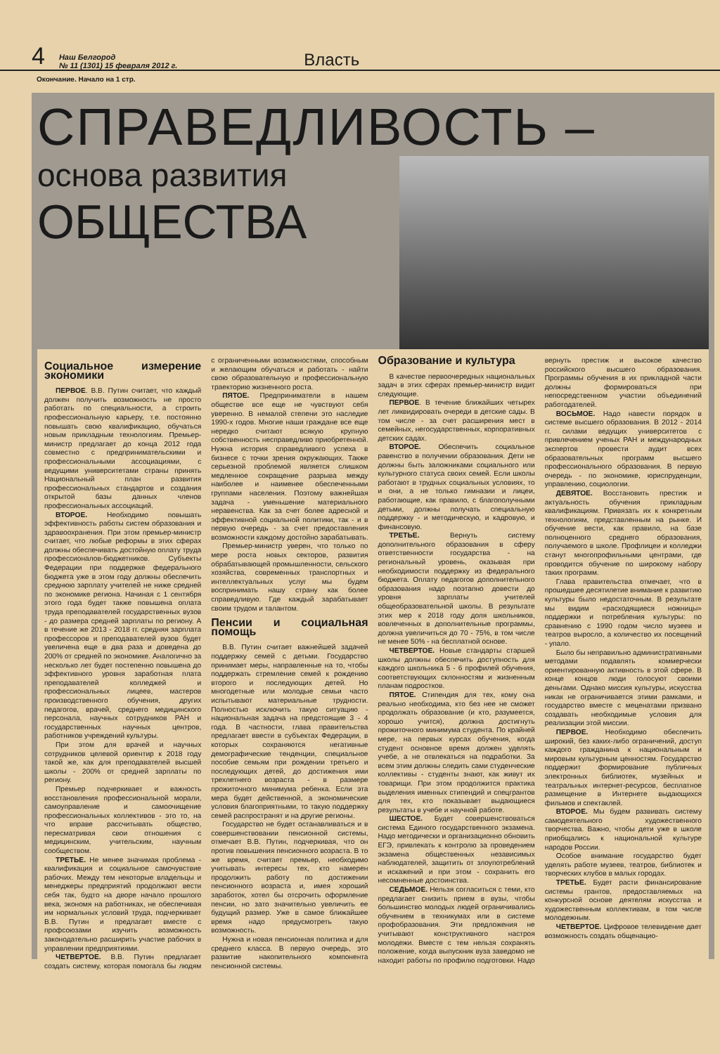4 Наш Белгород
№ 11 (1301) 15 февраля 2012 г. Власть
Окончание. Начало на 1 стр.
СПРАВЕДЛИВОСТЬ –
основа развития
ОБЩЕСТВА
Социальное измерение экономики
ПЕРВОЕ. В.В. Путин считает, что каждый должен получить возможность не просто работать по специальности, а строить профессиональную карьеру, т.е. постоянно повышать свою квалификацию, обучаться новым прикладным технологиям. Премьер-министр предлагает до конца 2012 года совместно с предпринимательскими и профессиональными ассоциациями, с ведущими университетами страны принять Национальный план развития профессиональных стандартов и создания открытой базы данных членов профессиональных ассоциаций.
ВТОРОЕ. Необходимо повышать эффективность работы систем образования и здравоохранения. При этом премьер-министр считает, что любые реформы в этих сферах должны обеспечивать достойную оплату труда профессионалов-бюджетников. Субъекты Федерации при поддержке федерального бюджета уже в этом году должны обеспечить среднюю зарплату учителей не ниже средней по экономике региона. Начиная с 1 сентября этого года будет также повышена оплата труда преподавателей государственных вузов - до размера средней зарплаты по региону. А в течение же 2013 - 2018 гг. средняя зарплата профессоров и преподавателей вузов будет увеличена еще в два раза и доведена до 200% от средней по экономике. Аналогично за несколько лет будет постепенно повышена до эффективного уровня заработная плата преподавателей колледжей и профессиональных лицеев, мастеров производственного обучения, других педагогов, врачей, среднего медицинского персонала, научных сотрудников РАН и государственных научных центров, работников учреждений культуры.
При этом для врачей и научных сотрудников целевой ориентир к 2018 году такой же, как для преподавателей высшей школы - 200% от средней зарплаты по региону.
Премьер подчеркивает и важность восстановления профессиональной морали, самоуправление и самоочищение профессиональных коллективов - это то, на что вправе рассчитывать общество, пересматривая свои отношения с медицинским, учительским, научным сообществом.
ТРЕТЬЕ. Не менее значимая проблема - квалификация и социальное самочувствие рабочих. Между тем некоторые владельцы и менеджеры предприятий продолжают вести себя так, будто на дворе начало прошлого века, экономя на работниках, не обеспечивая им нормальных условий труда, подчеркивает В.В. Путин и предлагает вместе с профсоюзами изучить возможность законодательно расширить участие рабочих в управлении предприятиями.
ЧЕТВЕРТОЕ. В.В. Путин предлагает создать систему, которая помогала бы людям с ограниченными возможностями, способным и желающим обучаться и работать - найти свою образовательную и профессиональную траекторию жизненного роста.
ПЯТОЕ. Предприниматели в нашем обществе все еще не чувствуют себя уверенно. В немалой степени это наследие 1990-х годов. Многие наши граждане все еще нередко считают всякую крупную собственность несправедливо приобретенной. Нужна история справедливого успеха в бизнесе с точки зрения окружающих. Также серьезной проблемой является слишком медленное сокращение разрыва между наиболее и наименее обеспеченными группами населения. Поэтому важнейшая задача - уменьшение материального неравенства. Как за счет более адресной и эффективной социальной политики, так - и в первую очередь - за счет предоставления возможности каждому достойно зарабатывать.
Премьер-министр уверен, что только по мере роста новых секторов, развития обрабатывающей промышленности, сельского хозяйства, современных транспортных и интеллектуальных услуг мы будем воспринимать нашу страну как более справедливую. Где каждый зарабатывает своим трудом и талантом.
Пенсии и социальная помощь
В.В. Путин считает важнейшей задачей поддержку семей с детьми. Государство принимает меры, направленные на то, чтобы поддержать стремление семей к рождению второго и последующих детей. Но многодетные или молодые семьи часто испытывают материальные трудности. Полностью исключить такую ситуацию - национальная задача на предстоящие 3 - 4 года. В частности, глава правительства предлагает ввести в субъектах Федерации, в которых сохраняются негативные демографические тенденции, специальное пособие семьям при рождении третьего и последующих детей, до достижения ими трехлетнего возраста - в размере прожиточного минимума ребенка. Если эта мера будет действенной, а экономические условия благоприятными, то такую поддержку семей распространят и на другие регионы.
Государство не будет останавливаться и в совершенствовании пенсионной системы, отмечает В.В. Путин, подчеркивая, что он против повышения пенсионного возраста. В то же время, считает премьер, необходимо учитывать интересы тех, кто намерен продолжить работу по достижении пенсионного возраста и, имея хороший заработок, хотел бы отсрочить оформление пенсии, но зато значительно увеличить ее будущий размер. Уже в самое ближайшее время надо предусмотреть такую возможность.
Нужна и новая пенсионная политика и для среднего класса. В первую очередь, это развитие накопительного компонента пенсионной системы.
Образование и культура
В качестве первоочередных национальных задач в этих сферах премьер-министр видит следующие.
ПЕРВОЕ. В течение ближайших четырех лет ликвидировать очереди в детские сады. В том числе - за счет расширения мест в семейных, негосударственных, корпоративных детских садах.
ВТОРОЕ. Обеспечить социальное равенство в получении образования. Дети не должны быть заложниками социального или культурного статуса своих семей. Если школы работают в трудных социальных условиях, то и они, а не только гимназии и лицеи, работающие, как правило, с благополучными детьми, должны получать специальную поддержку - и методическую, и кадровую, и финансовую.
ТРЕТЬЕ. Вернуть систему дополнительного образования в сферу ответственности государства - на региональный уровень, оказывая при необходимости поддержку из федерального бюджета. Оплату педагогов дополнительного образования надо поэтапно довести до уровня зарплаты учителей общеобразовательной школы. В результате этих мер к 2018 году доля школьников, вовлеченных в дополнительные программы, должна увеличиться до 70 - 75%, в том числе не менее 50% - на бесплатной основе.
ЧЕТВЕРТОЕ. Новые стандарты старшей школы должны обеспечить доступность для каждого школьника 5 - 6 профилей обучения, соответствующих склонностям и жизненным планам подростков.
ПЯТОЕ. Стипендия для тех, кому она реально необходима, кто без нее не сможет продолжать образование (и кто, разумеется, хорошо учится), должна достигнуть прожиточного минимума студента. По крайней мере, на первых курсах обучения, когда студент основное время должен уделять учебе, а не отвлекаться на подработки. За всем этим должны следить сами студенческие коллективы - студенты знают, как живут их товарищи. При этом продолжится практика выделения именных стипендий и спецгрантов для тех, кто показывает выдающиеся результаты в учебе и научной работе.
ШЕСТОЕ. Будет совершенствоваться система Единого государственного экзамена. Надо методически и организационно обновить ЕГЭ, привлекать к контролю за проведением экзамена общественных независимых наблюдателей, защитить от злоупотреблений и искажений и при этом - сохранить его несомненные достоинства.
СЕДЬМОЕ. Нельзя согласиться с теми, кто предлагает снизить прием в вузы, чтобы большинство молодых людей ограничивались обучением в техникумах или в системе профобразования. Эти предложения не учитывают конструктивного настроя молодежи. Вместе с тем нельзя сохранять положение, когда выпускник вуза заведомо не находит работы по профилю подготовки. Надо вернуть престиж и высокое качество российского высшего образования. Программы обучения в их прикладной части должны формироваться при непосредственном участии объединений работодателей.
ВОСЬМОЕ. Надо навести порядок в системе высшего образования. В 2012 - 2014 гг. силами ведущих университетов с привлечением ученых РАН и международных экспертов провести аудит всех образовательных программ высшего профессионального образования. В первую очередь - по экономике, юриспруденции, управлению, социологии.
ДЕВЯТОЕ. Восстановить престиж и актуальность обучения прикладным квалификациям. Привязать их к конкретным технологиям, представленным на рынке. И обучение вести, как правило, на базе полноценного среднего образования, получаемого в школе. Профлицеи и колледжи станут многопрофильными центрами, где проводится обучение по широкому набору таких программ.
Глава правительства отмечает, что в прошедшее десятилетие внимание к развитию культуры было недостаточным. В результате мы видим «расходящиеся ножницы» поддержки и потребления культуры: по сравнению с 1990 годом число музеев и театров выросло, а количество их посещений - упало.
Было бы неправильно административными методами подавлять коммерчески ориентированную активность в этой сфере. В конце концов люди голосуют своими деньгами. Однако миссия культуры, искусства никак не ограничивается этими рамками, и государство вместе с меценатами призвано создавать необходимые условия для реализации этой миссии.
ПЕРВОЕ. Необходимо обеспечить широкий, без каких-либо ограничений, доступ каждого гражданина к национальным и мировым культурным ценностям. Государство поддержит формирование публичных электронных библиотек, музейных и театральных интернет-ресурсов, бесплатное размещение в Интернете выдающихся фильмов и спектаклей.
ВТОРОЕ. Мы будем развивать систему самодеятельного художественного творчества. Важно, чтобы дети уже в школе приобщались к национальной культуре народов России.
Особое внимание государство будет уделять работе музеев, театров, библиотек и творческих клубов в малых городах.
ТРЕТЬЕ. Будет расти финансирование системы грантов, предоставляемых на конкурсной основе деятелям искусства и художественным коллективам, в том числе молодежным.
ЧЕТВЕРТОЕ. Цифровое телевидение дает возможность создать общенацио-